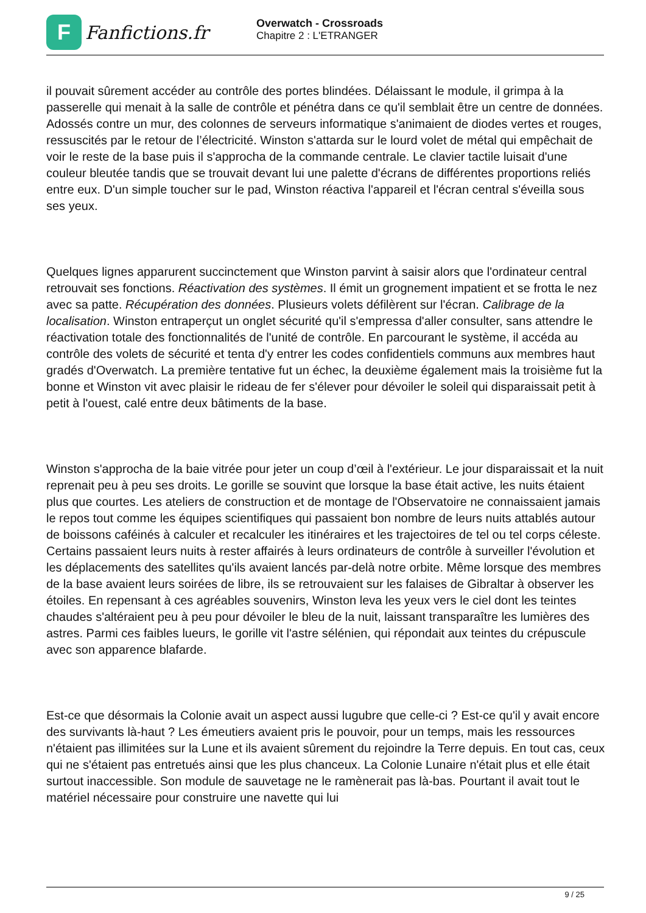F
Fanfictions.fr
Overwatch - Crossroads
Chapitre 2 : L'ETRANGER
il pouvait sûrement accéder au contrôle des portes blindées. Délaissant le module, il grimpa à la passerelle qui menait à la salle de contrôle et pénétra dans ce qu'il semblait être un centre de données. Adossés contre un mur, des colonnes de serveurs informatique s'animaient de diodes vertes et rouges, ressuscités par le retour de l’électricité. Winston s'attarda sur le lourd volet de métal qui empêchait de voir le reste de la base puis il s'approcha de la commande centrale. Le clavier tactile luisait d'une couleur bleutée tandis que se trouvait devant lui une palette d'écrans de différentes proportions reliés entre eux. D'un simple toucher sur le pad, Winston réactiva l'appareil et l'écran central s'éveilla sous ses yeux.
Quelques lignes apparurent succinctement que Winston parvint à saisir alors que l'ordinateur central retrouvait ses fonctions. Réactivation des systèmes. Il émit un grognement impatient et se frotta le nez avec sa patte. Récupération des données. Plusieurs volets défilèrent sur l'écran. Calibrage de la localisation. Winston entraperçut un onglet sécurité qu'il s'empressa d'aller consulter, sans attendre le réactivation totale des fonctionnalités de l'unité de contrôle. En parcourant le système, il accéda au contrôle des volets de sécurité et tenta d'y entrer les codes confidentiels communs aux membres haut gradés d'Overwatch. La première tentative fut un échec, la deuxième également mais la troisième fut la bonne et Winston vit avec plaisir le rideau de fer s'élever pour dévoiler le soleil qui disparaissait petit à petit à l'ouest, calé entre deux bâtiments de la base.
Winston s'approcha de la baie vitrée pour jeter un coup d’œil à l'extérieur. Le jour disparaissait et la nuit reprenait peu à peu ses droits. Le gorille se souvint que lorsque la base était active, les nuits étaient plus que courtes. Les ateliers de construction et de montage de l'Observatoire ne connaissaient jamais le repos tout comme les équipes scientifiques qui passaient bon nombre de leurs nuits attablés autour de boissons caféinés à calculer et recalculer les itinéraires et les trajectoires de tel ou tel corps céleste. Certains passaient leurs nuits à rester affairés à leurs ordinateurs de contrôle à surveiller l'évolution et les déplacements des satellites qu'ils avaient lancés par-delà notre orbite. Même lorsque des membres de la base avaient leurs soirées de libre, ils se retrouvaient sur les falaises de Gibraltar à observer les étoiles. En repensant à ces agréables souvenirs, Winston leva les yeux vers le ciel dont les teintes chaudes s'altéraient peu à peu pour dévoiler le bleu de la nuit, laissant transparaître les lumières des astres. Parmi ces faibles lueurs, le gorille vit l'astre sélénien, qui répondait aux teintes du crépuscule avec son apparence blafarde.
Est-ce que désormais la Colonie avait un aspect aussi lugubre que celle-ci ? Est-ce qu'il y avait encore des survivants là-haut ? Les émeutiers avaient pris le pouvoir, pour un temps, mais les ressources n'étaient pas illimitées sur la Lune et ils avaient sûrement du rejoindre la Terre depuis. En tout cas, ceux qui ne s'étaient pas entretués ainsi que les plus chanceux. La Colonie Lunaire n'était plus et elle était surtout inaccessible. Son module de sauvetage ne le ramènerait pas là-bas. Pourtant il avait tout le matériel nécessaire pour construire une navette qui lui
9 / 25